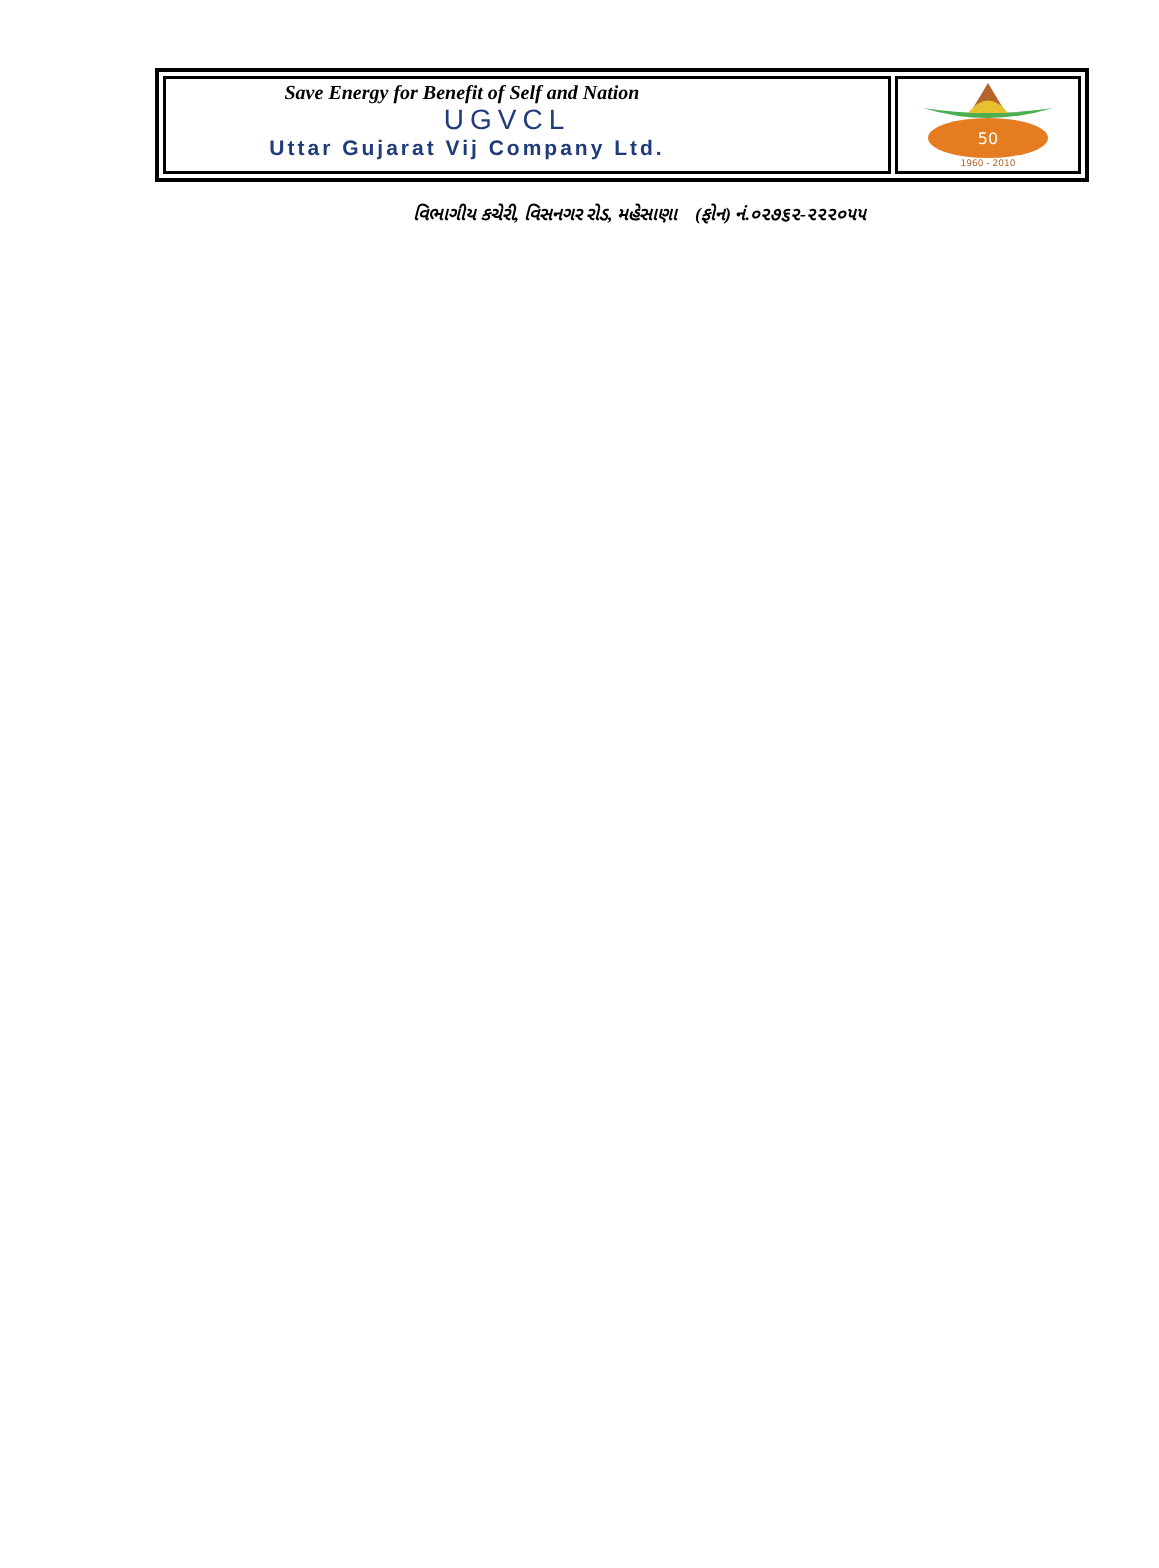Save Energy for Benefit of Self and Nation
UGVCL
Uttar Gujarat Vij Company Ltd.
50
1960 - 2010
વિભાગીય કચેરી, વિસનગર રોડ, મહેસાણા (ફોન) નં.૦૨૭૬૨-૨૨૨૦૫૫